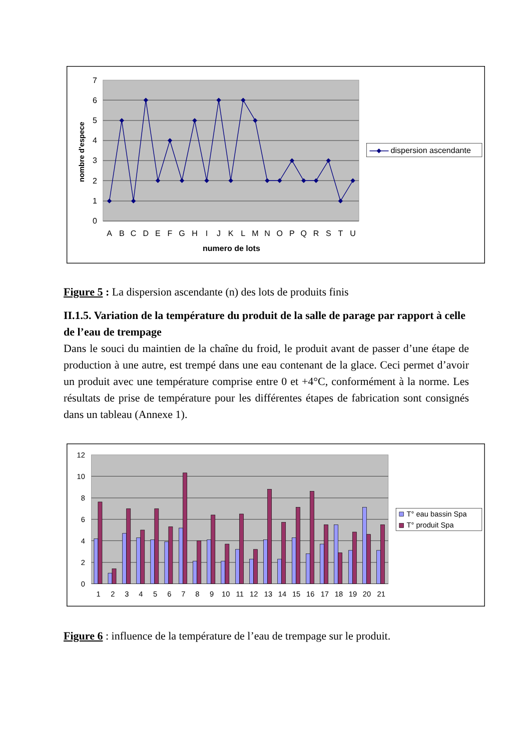7
6
5
4
3
2
1
0
nombre d'espece
A
B
C
D
E
F
G
H
I
J
K
L
M
N
O
P
Q
R
S
T
U
numero de lots
dispersion ascendante
Figure 5 : La dispersion ascendante (n) des lots de produits finis
II.1.5. Variation de la température du produit de la salle de parage par rapport à celle de l’eau de trempage
Dans le souci du maintien de la chaîne du froid, le produit avant de passer d’une étape de production à une autre, est trempé dans une eau contenant de la glace. Ceci permet d’avoir un produit avec une température comprise entre 0 et +4°C, conformément à la norme. Les résultats de prise de température pour les différentes étapes de fabrication sont consignés dans un tableau (Annexe 1).
12
10
8
6
4
2
0
1
2
3
4
5
6
7
8
9
10
11
12
13
14
15
16
17
18
19
20
21
T° eau bassin Spa
T° produit Spa
Figure 6 : influence de la température de l’eau de trempage sur le produit.